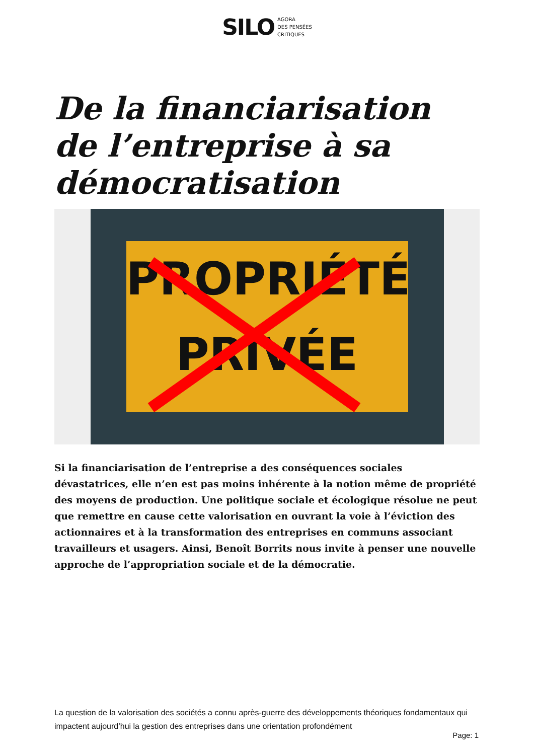SILO AGORA
DES PENSÉES
CRITIQUES
De la financiarisation de l’entreprise à sa démocratisation
PROPRIÉTÉ
PRIVÉE
Si la financiarisation de l’entreprise a des conséquences sociales dévastatrices, elle n’en est pas moins inhérente à la notion même de propriété des moyens de production. Une politique sociale et écologique résolue ne peut que remettre en cause cette valorisation en ouvrant la voie à l’éviction des actionnaires et à la transformation des entreprises en communs associant travailleurs et usagers. Ainsi, Benoît Borrits nous invite à penser une nouvelle approche de l’appropriation sociale et de la démocratie.
La question de la valorisation des sociétés a connu après-guerre des développements théoriques fondamentaux qui impactent aujourd’hui la gestion des entreprises dans une orientation profondément
Page: 1